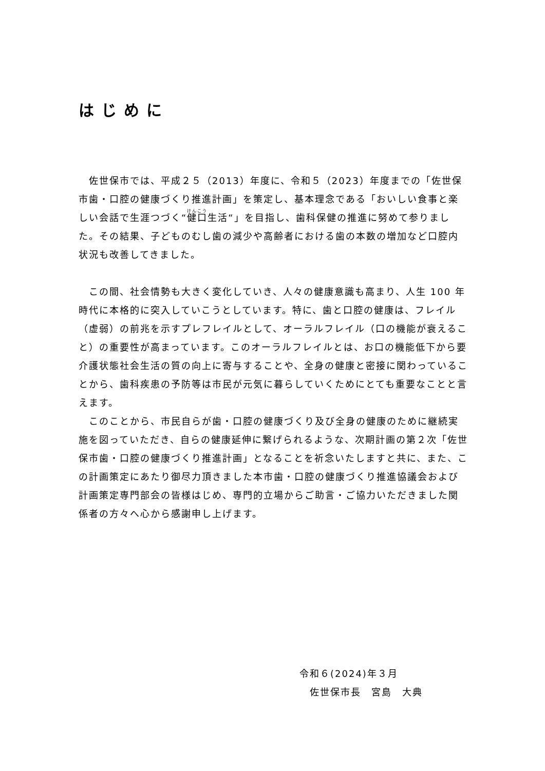はじめに
佐世保市では、平成２５（2013）年度に、令和５（2023）年度までの「佐世保市歯・口腔の健康づくり推進計画」を策定し、基本理念である「おいしい食事と楽しい会話で生涯つづく“健口生活“」を目指し、歯科保健の推進に努めて参りました。その結果、子どものむし歯の減少や高齢者における歯の本数の増加など口腔内状況も改善してきました。
この間、社会情勢も大きく変化していき、人々の健康意識も高まり、人生 100 年時代に本格的に突入していこうとしています。特に、歯と口腔の健康は、フレイル（虚弱）の前兆を示すプレフレイルとして、オーラルフレイル（口の機能が衰えること）の重要性が高まっています。このオーラルフレイルとは、お口の機能低下から要介護状態社会生活の質の向上に寄与することや、全身の健康と密接に関わっていることから、歯科疾患の予防等は市民が元気に暮らしていくためにとても重要なことと言えます。
このことから、市民自らが歯・口腔の健康づくり及び全身の健康のために継続実施を図っていただき、自らの健康延伸に繋げられるような、次期計画の第２次「佐世保市歯・口腔の健康づくり推進計画」となることを祈念いたしますと共に、また、この計画策定にあたり御尽力頂きました本市歯・口腔の健康づくり推進協議会および計画策定専門部会の皆様はじめ、専門的立場からご助言・ご協力いただきました関係者の方々へ心から感謝申し上げます。
令和６(2024)年３月
　佐世保市長　宮島　大典